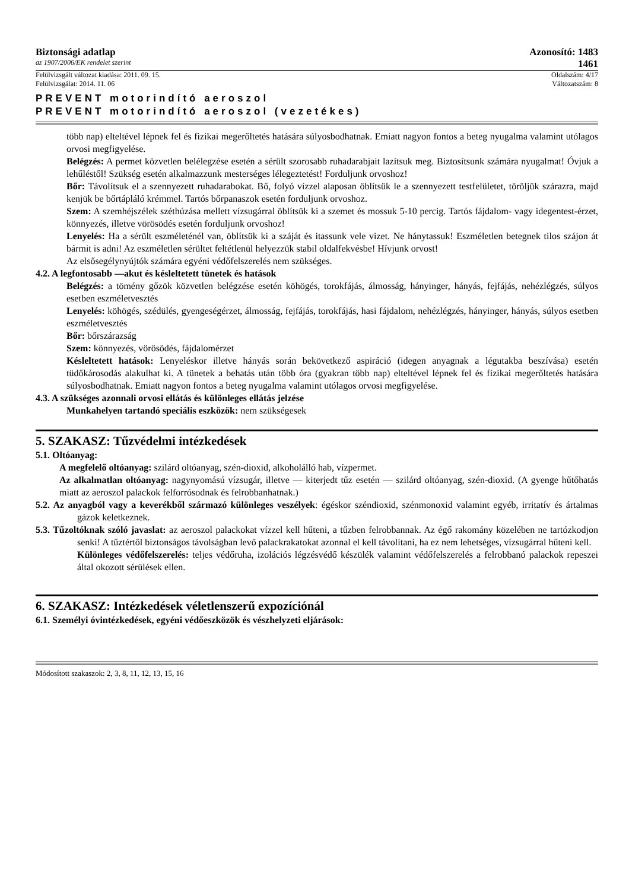Biztonsági adatlap Azonosító: 1483
az 1907/2006/EK rendelet szerint 1461
Felülvizsgált változat kiadása: 2011. 09. 15. Oldalszám: 4/17
Felülvizsgálat: 2014. 11. 06 Változatszám: 8
PREVENT motorindító aeroszol
PREVENT motorindító aeroszol (vezetékes)
több nap) elteltével lépnek fel és fizikai megerőltetés hatására súlyosbodhatnak. Emiatt nagyon fontos a beteg nyugalma valamint utólagos orvosi megfigyelése.
Belégzés: A permet közvetlen belélegzése esetén a sérült szorosabb ruhadarabjait lazítsuk meg. Biztosítsunk számára nyugalmat! Óvjuk a lehűléstől! Szükség esetén alkalmazzunk mesterséges lélegeztetést! Forduljunk orvoshoz!
Bőr: Távolítsuk el a szennyezett ruhadarabokat. Bő, folyó vízzel alaposan öblítsük le a szennyezett testfelületet, töröljük szárazra, majd kenjük be bőrtápláló krémmel. Tartós bőrpanaszok esetén forduljunk orvoshoz.
Szem: A szemhéjszélek széthúzása mellett vízsugárral öblítsük ki a szemet és mossuk 5-10 percig. Tartós fájdalom- vagy idegentest-érzet, könnyezés, illetve vörösödés esetén forduljunk orvoshoz!
Lenyelés: Ha a sérült eszméleténél van, öblítsük ki a száját és itassunk vele vizet. Ne hánytassuk! Eszméletlen betegnek tilos szájon át bármit is adni! Az eszméletlen sérültet feltétlenül helyezzük stabil oldalfekvésbe! Hívjunk orvost!
Az elsősegélynyújtók számára egyéni védőfelszerelés nem szükséges.
4.2. A legfontosabb —akut és késleltetett tünetek és hatások
Belégzés: a tömény gőzök közvetlen belégzése esetén köhögés, torokfájás, álmosság, hányinger, hányás, fejfájás, nehézlégzés, súlyos esetben eszméletvesztés
Lenyelés: köhögés, szédülés, gyengeségérzet, álmosság, fejfájás, torokfájás, hasi fájdalom, nehézlégzés, hányinger, hányás, súlyos esetben eszméletvesztés
Bőr: bőrszárazság
Szem: könnyezés, vörösödés, fájdalomérzet
Késleltetett hatások: Lenyeléskor illetve hányás során bekövetkező aspiráció (idegen anyagnak a légutakba beszívása) esetén tüdőkárosodás alakulhat ki. A tünetek a behatás után több óra (gyakran több nap) elteltével lépnek fel és fizikai megerőltetés hatására súlyosbodhatnak. Emiatt nagyon fontos a beteg nyugalma valamint utólagos orvosi megfigyelése.
4.3. A szükséges azonnali orvosi ellátás és különleges ellátás jelzése
Munkahelyen tartandó speciális eszközök: nem szükségesek
5. SZAKASZ: Tűzvédelmi intézkedések
5.1. Oltóanyag:
A megfelelő oltóanyag: szilárd oltóanyag, szén-dioxid, alkoholálló hab, vízpermet.
Az alkalmatlan oltóanyag: nagynyomású vízsugár, illetve — kiterjedt tűz esetén — szilárd oltóanyag, szén-dioxid. (A gyenge hűtőhatás miatt az aeroszol palackok felforrósodnak és felrobbanhatnak.)
5.2. Az anyagból vagy a keverékből származó különleges veszélyek: égéskor széndioxid, szénmonoxid valamint egyéb, irritatív és ártalmas gázok keletkeznek.
5.3. Tűzoltóknak szóló javaslat: az aeroszol palackokat vízzel kell hűteni, a tűzben felrobbannak. Az égő rakomány közelében ne tartózkodjon senki! A tűztértől biztonságos távolságban levő palackrakatokat azonnal el kell távolítani, ha ez nem lehetséges, vízsugárral hűteni kell.
Különleges védőfelszerelés: teljes védőruha, izolációs légzésvédő készülék valamint védőfelszerelés a felrobbanó palackok repeszei által okozott sérülések ellen.
6. SZAKASZ: Intézkedések véletlenszerű expozíciónál
6.1. Személyi óvintézkedések, egyéni védőeszközök és vészhelyzeti eljárások:
Módosított szakaszok: 2, 3, 8, 11, 12, 13, 15, 16